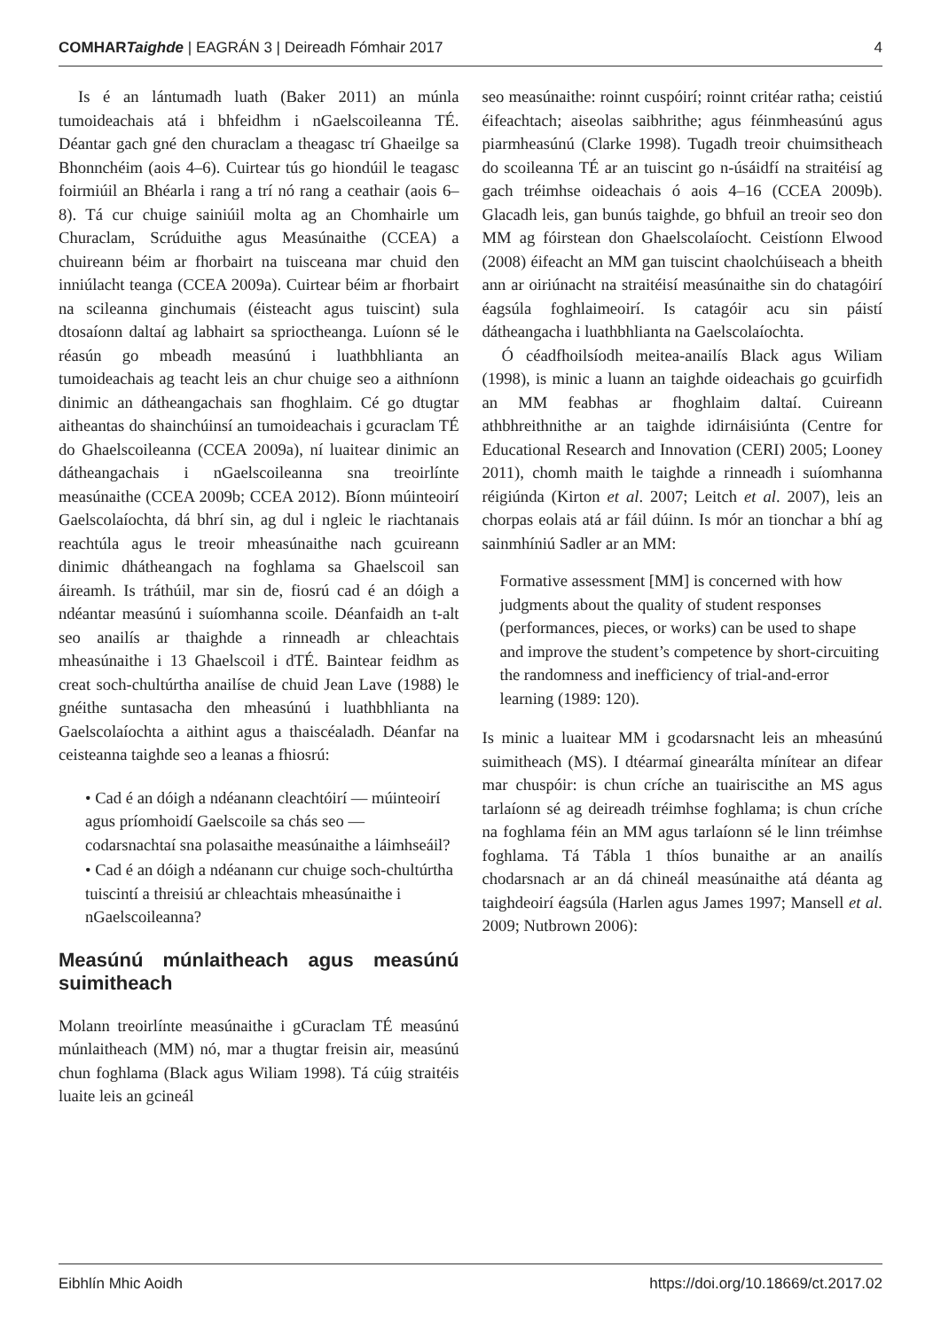COMHARTaighde | EAGRÁN 3 | Deireadh Fómhair 2017 4
Is é an lántumadh luath (Baker 2011) an múnla tumoideachais atá i bhfeidhm i nGaelscoileanna TÉ. Déantar gach gné den churaclam a theagasc trí Ghaeilge sa Bhonnchéim (aois 4–6). Cuirtear tús go hiondúil le teagasc foirmiúil an Bhéarla i rang a trí nó rang a ceathair (aois 6–8). Tá cur chuige sainiúil molta ag an Chomhairle um Churaclam, Scrúduithe agus Measúnaithe (CCEA) a chuireann béim ar fhorbairt na tuisceana mar chuid den inniúlacht teanga (CCEA 2009a). Cuirtear béim ar fhorbairt na scileanna ginchumais (éisteacht agus tuiscint) sula dtosaíonn daltaí ag labhairt sa sprioctheanga. Luíonn sé le réasún go mbeadh measúnú i luathbhlianta an tumoideachais ag teacht leis an chur chuige seo a aithníonn dinimic an dátheangachais san fhoghlaim. Cé go dtugtar aitheantas do shainchúinsí an tumoideachais i gcuraclam TÉ do Ghaelscoileanna (CCEA 2009a), ní luaitear dinimic an dátheangachais i nGaelscoileanna sna treoirlínte measúnaithe (CCEA 2009b; CCEA 2012). Bíonn múinteoirí Gaelscolaíochta, dá bhrí sin, ag dul i ngleic le riachtanais reachtúla agus le treoir mheasúnaithe nach gcuireann dinimic dhátheangach na foghlama sa Ghaelscoil san áireamh. Is tráthúil, mar sin de, fiosrú cad é an dóigh a ndéantar measúnú i suíomhanna scoile. Déanfaidh an t-alt seo anailís ar thaighde a rinneadh ar chleachtais mheasúnaithe i 13 Ghaelscoil i dTÉ. Baintear feidhm as creat soch-chultúrtha anailíse de chuid Jean Lave (1988) le gnéithe suntasacha den mheasúnú i luathbhlianta na Gaelscolaíochta a aithint agus a thaiscéaladh. Déanfar na ceisteanna taighde seo a leanas a fhiosrú:
• Cad é an dóigh a ndéanann cleachtóirí — múinteoirí agus príomhoidí Gaelscoile sa chás seo — codarsnachtaí sna polasaithe measúnaithe a láimhseáil?
• Cad é an dóigh a ndéanann cur chuige soch-chultúrtha tuiscintí a threisiú ar chleachtais mheasúnaithe i nGaelscoileanna?
Measúnú múnlaitheach agus measúnú suimitheach
Molann treoirlínte measúnaithe i gCuraclam TÉ measúnú múnlaitheach (MM) nó, mar a thugtar freisin air, measúnú chun foghlama (Black agus Wiliam 1998). Tá cúig straitéis luaite leis an gcineál
seo measúnaithe: roinnt cuspóirí; roinnt critéar ratha; ceistiú éifeachtach; aiseolas saibhrithe; agus féinmheasúnú agus piarmheasúnú (Clarke 1998). Tugadh treoir chuimsitheach do scoileanna TÉ ar an tuiscint go n-úsáidfí na straitéisí ag gach tréimhse oideachais ó aois 4–16 (CCEA 2009b). Glacadh leis, gan bunús taighde, go bhfuil an treoir seo don MM ag fóirstean don Ghaelscolaíocht. Ceistíonn Elwood (2008) éifeacht an MM gan tuiscint chaolchúiseach a bheith ann ar oiriúnacht na straitéisí measúnaithe sin do chatagóirí éagsúla foghlaimeoirí. Is catagóir acu sin páistí dátheangacha i luathbhlianta na Gaelscolaíochta.
Ó céadfhoilsíodh meitea-anailís Black agus Wiliam (1998), is minic a luann an taighde oideachais go gcuirfidh an MM feabhas ar fhoghlaim daltaí. Cuireann athbhreithnithe ar an taighde idirnáisiúnta (Centre for Educational Research and Innovation (CERI) 2005; Looney 2011), chomh maith le taighde a rinneadh i suíomhanna réigiúnda (Kirton et al. 2007; Leitch et al. 2007), leis an chorpas eolais atá ar fáil dúinn. Is mór an tionchar a bhí ag sainmhíniú Sadler ar an MM:
Formative assessment [MM] is concerned with how judgments about the quality of student responses (performances, pieces, or works) can be used to shape and improve the student’s competence by short-circuiting the randomness and inefficiency of trial-and-error learning (1989: 120).
Is minic a luaitear MM i gcodarsnacht leis an mheasúnú suimitheach (MS). I dtéarmaí ginearálta mínítear an difear mar chuspóir: is chun críche an tuairiscithe an MS agus tarlaíonn sé ag deireadh tréimhse foghlama; is chun críche na foghlama féin an MM agus tarlaíonn sé le linn tréimhse foghlama. Tá Tábla 1 thíos bunaithe ar an anailís chodarsnach ar an dá chineál measúnaithe atá déanta ag taighdeoirí éagsúla (Harlen agus James 1997; Mansell et al. 2009; Nutbrown 2006):
Eibhlín Mhic Aoidh https://doi.org/10.18669/ct.2017.02